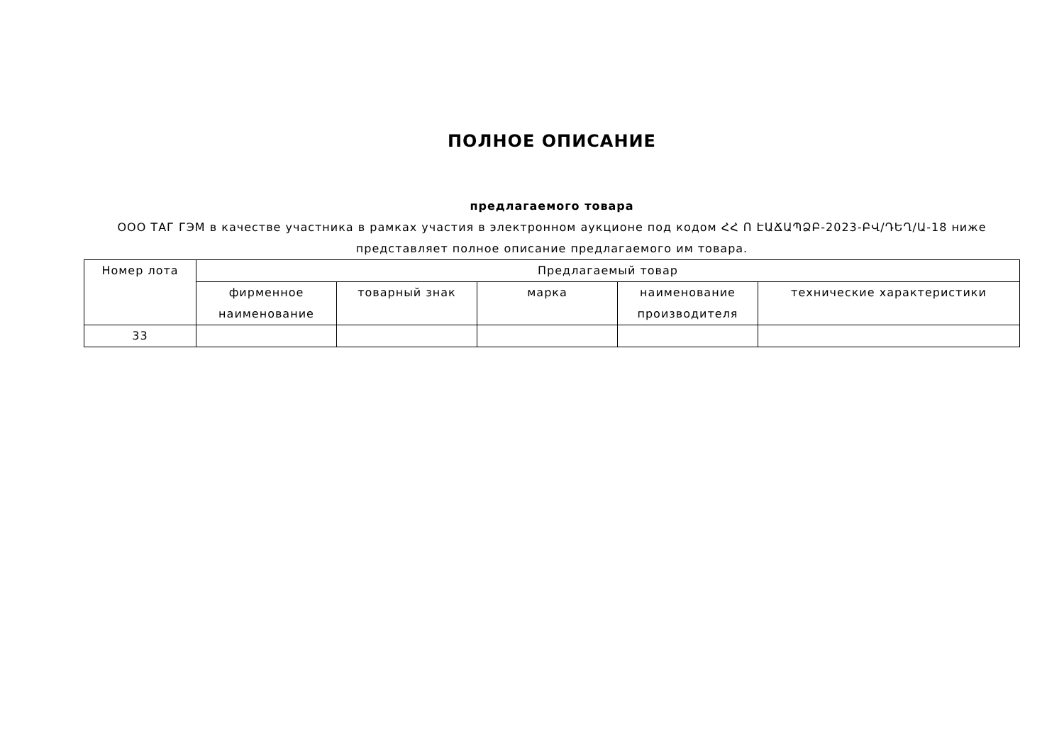ПОЛНОЕ ОПИСАНИЕ
предлагаемого товара
ООО ТАГ ГЭМ в качестве участника в рамках участия в электронном аукционе под кодом ՀՀ Ո ԷԱՃԱՊՁԲ-2023-ԲՎ/ԴԵՂ/Ա-18 ниже представляет полное описание предлагаемого им товара.
| Номер лота | Предлагаемый товар | | | | |
| --- | --- | --- | --- | --- | --- |
| | фирменное наименование | товарный знак | марка | наименование производителя | технические характеристики |
| 33 | | | | | |